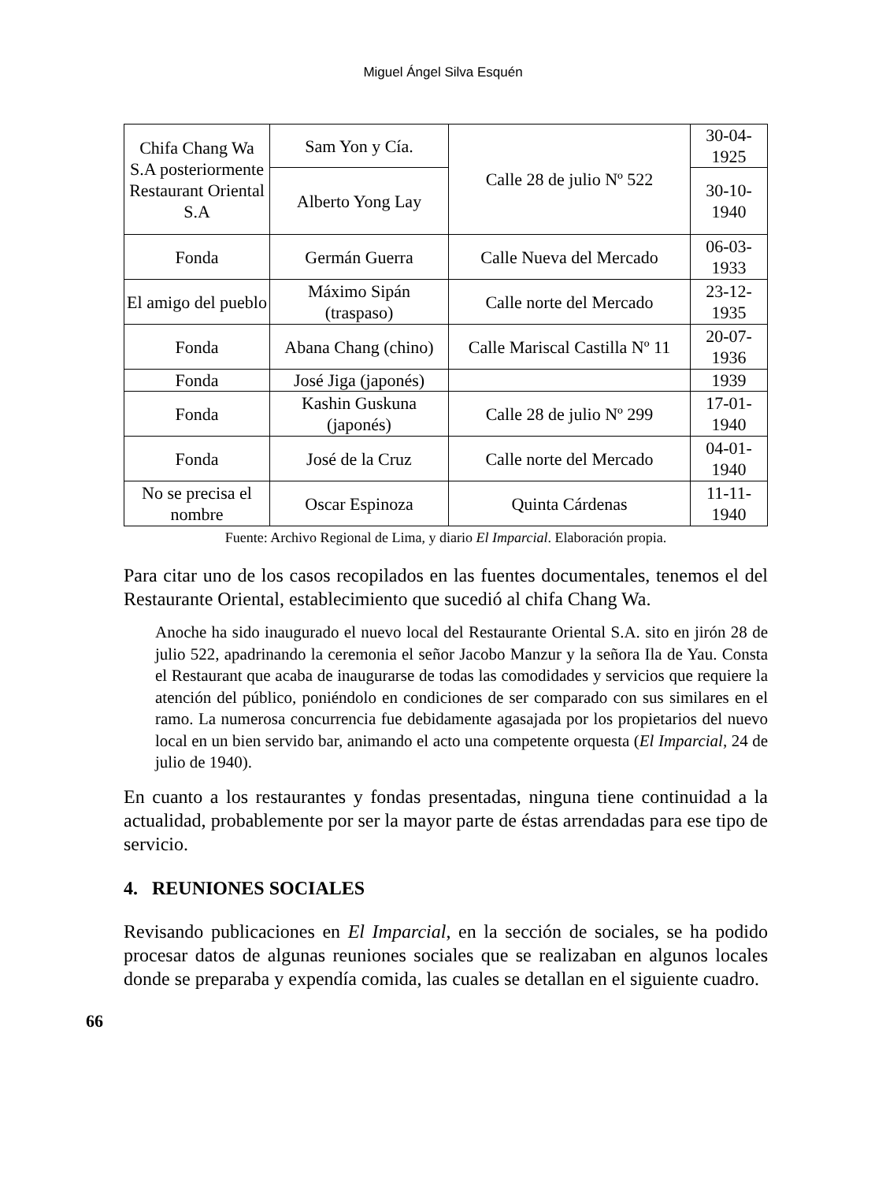Miguel Ángel Silva Esquén
| Chifa Chang Wa S.A posteriormente Restaurant Oriental S.A | Sam Yon y Cía. | Calle 28 de julio Nº 522 | 30-04- 1925 |
| | Alberto Yong Lay | | 30-10- 1940 |
| Fonda | Germán Guerra | Calle Nueva del Mercado | 06-03- 1933 |
| El amigo del pueblo | Máximo Sipán (traspaso) | Calle norte del Mercado | 23-12- 1935 |
| Fonda | Abana Chang (chino) | Calle Mariscal Castilla Nº 11 | 20-07- 1936 |
| Fonda | José Jiga (japonés) | | 1939 |
| Fonda | Kashin Guskuna (japonés) | Calle 28 de julio Nº 299 | 17-01- 1940 |
| Fonda | José de la Cruz | Calle norte del Mercado | 04-01- 1940 |
| No se precisa el nombre | Oscar Espinoza | Quinta Cárdenas | 11-11- 1940 |
Fuente: Archivo Regional de Lima, y diario El Imparcial. Elaboración propia.
Para citar uno de los casos recopilados en las fuentes documentales, tenemos el del Restaurante Oriental, establecimiento que sucedió al chifa Chang Wa.
Anoche ha sido inaugurado el nuevo local del Restaurante Oriental S.A. sito en jirón 28 de julio 522, apadrinando la ceremonia el señor Jacobo Manzur y la señora Ila de Yau. Consta el Restaurant que acaba de inaugurarse de todas las comodidades y servicios que requiere la atención del público, poniéndolo en condiciones de ser comparado con sus similares en el ramo. La numerosa concurrencia fue debidamente agasajada por los propietarios del nuevo local en un bien servido bar, animando el acto una competente orquesta (El Imparcial, 24 de julio de 1940).
En cuanto a los restaurantes y fondas presentadas, ninguna tiene continuidad a la actualidad, probablemente por ser la mayor parte de éstas arrendadas para ese tipo de servicio.
4. REUNIONES SOCIALES
Revisando publicaciones en El Imparcial, en la sección de sociales, se ha podido procesar datos de algunas reuniones sociales que se realizaban en algunos locales donde se preparaba y expendía comida, las cuales se detallan en el siguiente cuadro.
66